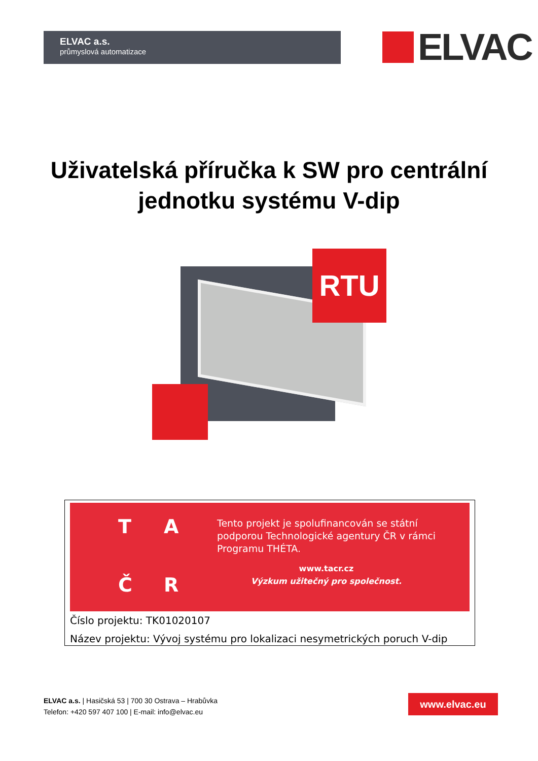ELVAC a.s.
průmyslová automatizace
ELVAC
Uživatelská příručka k SW pro centrální
jednotku systému V-dip
RTU
TAČR
Tento projekt je spolufinancován se státní
podporou Technologické agentury ČR v rámci
Programu THÉTA.
www.tacr.cz
Výzkum užitečný pro společnost.
Číslo projektu: TK01020107
Název projektu: Vývoj systému pro lokalizaci nesymetrických poruch V-dip
ELVAC a.s. | Hasičská 53 | 700 30 Ostrava – Hrabůvka
Telefon: +420 597 407 100 | E-mail: info@elvac.eu
www.elvac.eu